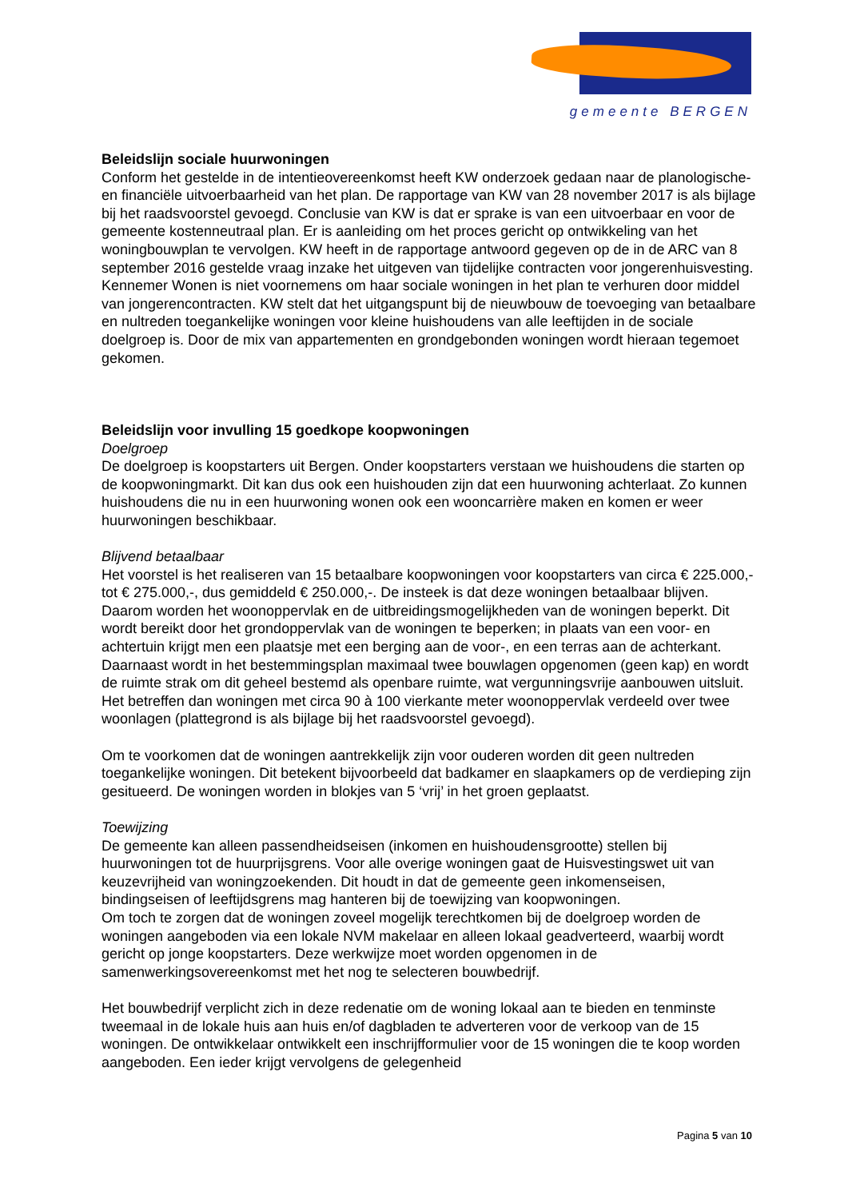gemeente BERGEN
Beleidslijn sociale huurwoningen
Conform het gestelde in de intentieovereenkomst heeft KW onderzoek gedaan naar de planologische- en financiële uitvoerbaarheid van het plan. De rapportage van KW van 28 november 2017 is als bijlage bij het raadsvoorstel gevoegd. Conclusie van KW is dat er sprake is van een uitvoerbaar en voor de gemeente kostenneutraal plan. Er is aanleiding om het proces gericht op ontwikkeling van het woningbouwplan te vervolgen. KW heeft in de rapportage antwoord gegeven op de in de ARC van 8 september 2016 gestelde vraag inzake het uitgeven van tijdelijke contracten voor jongerenhuisvesting. Kennemer Wonen is niet voornemens om haar sociale woningen in het plan te verhuren door middel van jongerencontracten. KW stelt dat het uitgangspunt bij de nieuwbouw de toevoeging van betaalbare en nultreden toegankelijke woningen voor kleine huishoudens van alle leeftijden in de sociale doelgroep is. Door de mix van appartementen en grondgebonden woningen wordt hieraan tegemoet gekomen.
Beleidslijn voor invulling 15 goedkope koopwoningen
Doelgroep
De doelgroep is koopstarters uit Bergen. Onder koopstarters verstaan we huishoudens die starten op de koopwoningmarkt. Dit kan dus ook een huishouden zijn dat een huurwoning achterlaat. Zo kunnen huishoudens die nu in een huurwoning wonen ook een wooncarrière maken en komen er weer huurwoningen beschikbaar.
Blijvend betaalbaar
Het voorstel is het realiseren van 15 betaalbare koopwoningen voor koopstarters van circa € 225.000,- tot € 275.000,-, dus gemiddeld € 250.000,-. De insteek is dat deze woningen betaalbaar blijven. Daarom worden het woonoppervlak en de uitbreidingsmogelijkheden van de woningen beperkt. Dit wordt bereikt door het grondoppervlak van de woningen te beperken; in plaats van een voor- en achtertuin krijgt men een plaatsje met een berging aan de voor-, en een terras aan de achterkant. Daarnaast wordt in het bestemmingsplan maximaal twee bouwlagen opgenomen (geen kap) en wordt de ruimte strak om dit geheel bestemd als openbare ruimte, wat vergunningsvrije aanbouwen uitsluit. Het betreffen dan woningen met circa 90 à 100 vierkante meter woonoppervlak verdeeld over twee woonlagen (plattegrond is als bijlage bij het raadsvoorstel gevoegd).
Om te voorkomen dat de woningen aantrekkelijk zijn voor ouderen worden dit geen nultreden toegankelijke woningen. Dit betekent bijvoorbeeld dat badkamer en slaapkamers op de verdieping zijn gesitueerd. De woningen worden in blokjes van 5 ‘vrij’ in het groen geplaatst.
Toewijzing
De gemeente kan alleen passendheidseisen (inkomen en huishoudensgrootte) stellen bij huurwoningen tot de huurprijsgrens. Voor alle overige woningen gaat de Huisvestingswet uit van keuzevrijheid van woningzoekenden. Dit houdt in dat de gemeente geen inkomenseisen, bindingseisen of leeftijdsgrens mag hanteren bij de toewijzing van koopwoningen.
Om toch te zorgen dat de woningen zoveel mogelijk terechtkomen bij de doelgroep worden de woningen aangeboden via een lokale NVM makelaar en alleen lokaal geadverteerd, waarbij wordt gericht op jonge koopstarters. Deze werkwijze moet worden opgenomen in de samenwerkingsovereenkomst met het nog te selecteren bouwbedrijf.
Het bouwbedrijf verplicht zich in deze redenatie om de woning lokaal aan te bieden en tenminste tweemaal in de lokale huis aan huis en/of dagbladen te adverteren voor de verkoop van de 15 woningen. De ontwikkelaar ontwikkelt een inschrijfformulier voor de 15 woningen die te koop worden aangeboden. Een ieder krijgt vervolgens de gelegenheid
Pagina 5 van 10